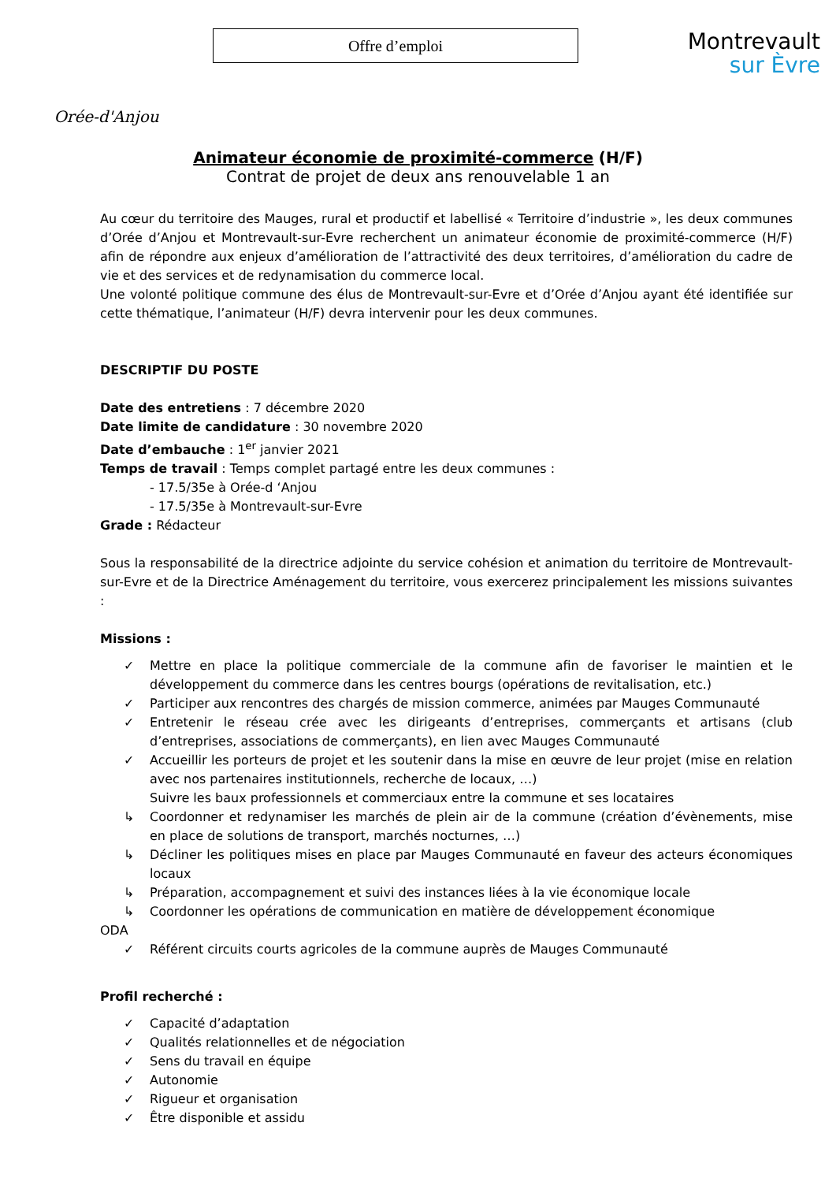Orée-d'Anjou
Offre d’emploi
Montrevault
sur Èvre
Animateur économie de proximité-commerce (H/F)
Contrat de projet de deux ans renouvelable 1 an
Au cœur du territoire des Mauges, rural et productif et labellisé « Territoire d’industrie », les deux communes d’Orée d’Anjou et Montrevault-sur-Evre recherchent un animateur économie de proximité-commerce (H/F) afin de répondre aux enjeux d’amélioration de l’attractivité des deux territoires, d’amélioration du cadre de vie et des services et de redynamisation du commerce local.
Une volonté politique commune des élus de Montrevault-sur-Evre et d’Orée d’Anjou ayant été identifiée sur cette thématique, l’animateur (H/F) devra intervenir pour les deux communes.
DESCRIPTIF DU POSTE
Date des entretiens : 7 décembre 2020
Date limite de candidature : 30 novembre 2020
Date d’embauche : 1<sup>er</sup> janvier 2021
Temps de travail : Temps complet partagé entre les deux communes :
- 17.5/35e à Orée-d ‘Anjou
- 17.5/35e à Montrevault-sur-Evre
Grade : Rédacteur
Sous la responsabilité de la directrice adjointe du service cohésion et animation du territoire de Montrevault-sur-Evre et de la Directrice Aménagement du territoire, vous exercerez principalement les missions suivantes :
Missions :
✓ Mettre en place la politique commerciale de la commune afin de favoriser le maintien et le développement du commerce dans les centres bourgs (opérations de revitalisation, etc.)
✓ Participer aux rencontres des chargés de mission commerce, animées par Mauges Communauté
✓ Entretenir le réseau crée avec les dirigeants d’entreprises, commerçants et artisans (club d’entreprises, associations de commerçants), en lien avec Mauges Communauté
✓ Accueillir les porteurs de projet et les soutenir dans la mise en œuvre de leur projet (mise en relation avec nos partenaires institutionnels, recherche de locaux, …)
Suivre les baux professionnels et commerciaux entre la commune et ses locataires
↳ Coordonner et redynamiser les marchés de plein air de la commune (création d’évènements, mise en place de solutions de transport, marchés nocturnes, …)
↳ Décliner les politiques mises en place par Mauges Communauté en faveur des acteurs économiques locaux
↳ Préparation, accompagnement et suivi des instances liées à la vie économique locale
↳ Coordonner les opérations de communication en matière de développement économique
ODA
✓ Référent circuits courts agricoles de la commune auprès de Mauges Communauté
Profil recherché :
✓ Capacité d’adaptation
✓ Qualités relationnelles et de négociation
✓ Sens du travail en équipe
✓ Autonomie
✓ Rigueur et organisation
✓ Être disponible et assidu